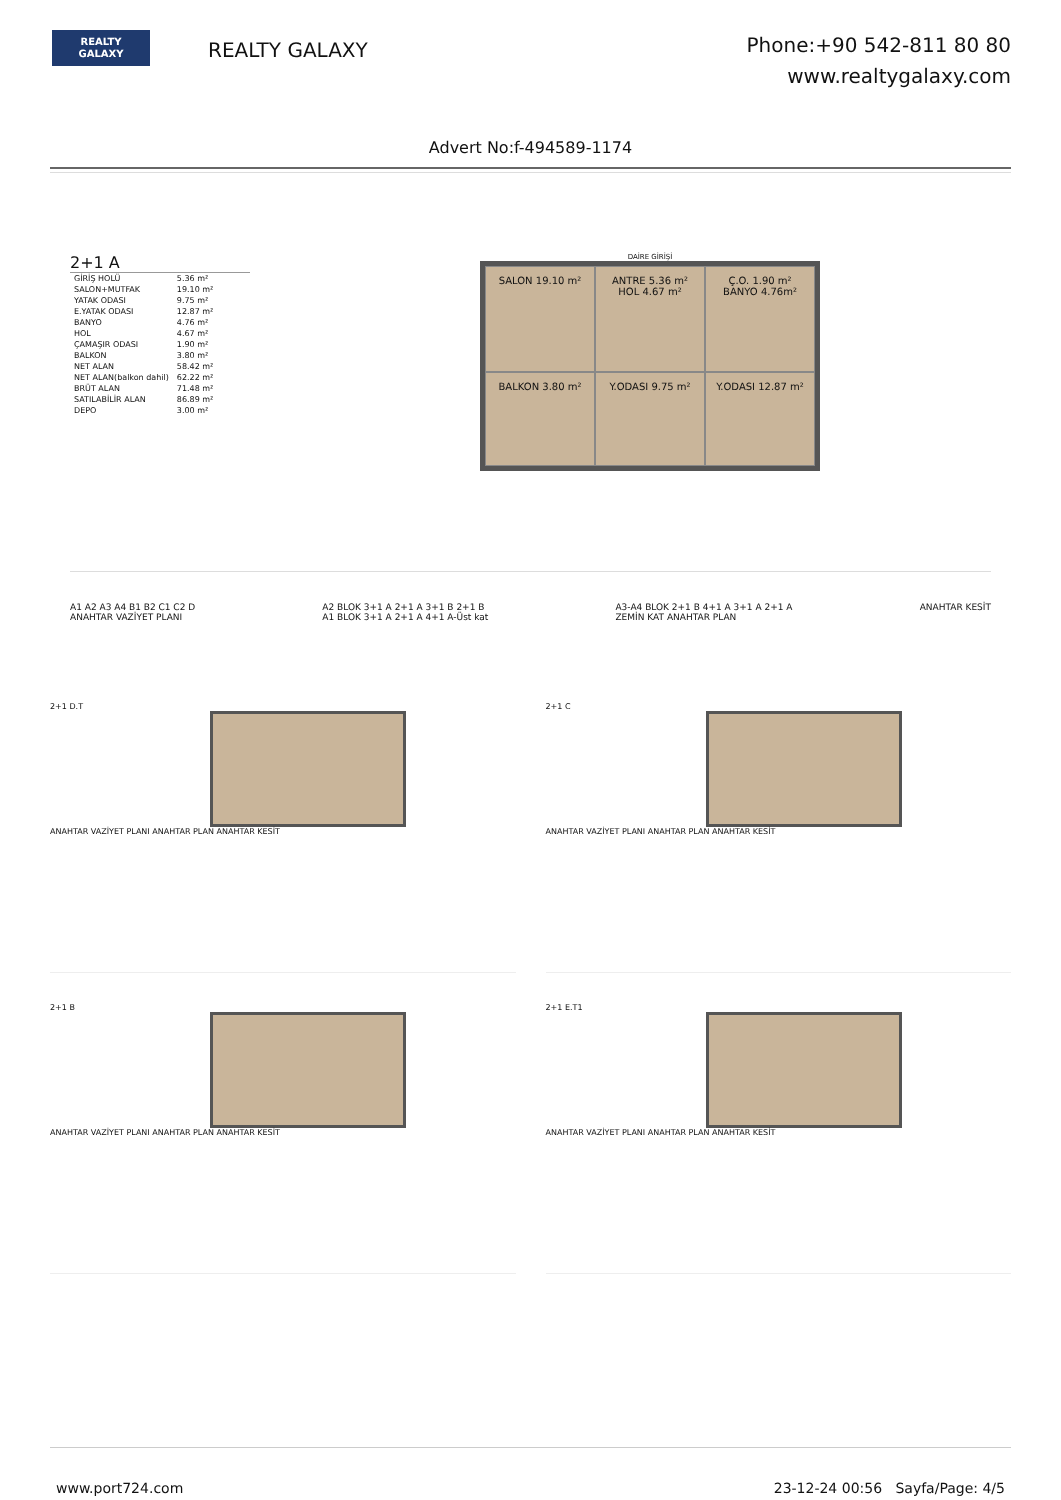REALTY
GALAXY
REALTY GALAXY
Phone:+90 542-811 80 80
www.realtygalaxy.com
Advert No:f-494589-1174
2+1 A
| GİRİŞ HOLÜ | 5.36 m² |
| SALON+MUTFAK | 19.10 m² |
| YATAK ODASI | 9.75 m² |
| E.YATAK ODASI | 12.87 m² |
| BANYO | 4.76 m² |
| HOL | 4.67 m² |
| ÇAMAŞIR ODASI | 1.90 m² |
| BALKON | 3.80 m² |
| NET ALAN | 58.42 m² |
| NET ALAN(balkon dahil) | 62.22 m² |
| BRÜT ALAN | 71.48 m² |
| SATILABİLİR ALAN | 86.89 m² |
| DEPO | 3.00 m² |
DAİRE GİRİŞİ
SALON 19.10 m²
ANTRE 5.36 m² HOL 4.67 m²
Ç.O. 1.90 m² BANYO 4.76m²
BALKON 3.80 m²
Y.ODASI 9.75 m²
Y.ODASI 12.87 m²
A1 A2 A3 A4 B1 B2 C1 C2 D
ANAHTAR VAZİYET PLANI
A2 BLOK 3+1 A 2+1 A 3+1 B 2+1 B
A1 BLOK 3+1 A 2+1 A 4+1 A-Üst kat
A3-A4 BLOK 2+1 B 4+1 A 3+1 A 2+1 A
ZEMİN KAT ANAHTAR PLAN
ANAHTAR KESİT
2+1 D.T
ANAHTAR VAZİYET PLANI ANAHTAR PLAN ANAHTAR KESİT
2+1 C
ANAHTAR VAZİYET PLANI ANAHTAR PLAN ANAHTAR KESİT
2+1 B
ANAHTAR VAZİYET PLANI ANAHTAR PLAN ANAHTAR KESİT
2+1 E.T1
ANAHTAR VAZİYET PLANI ANAHTAR PLAN ANAHTAR KESİT
www.port724.com 23-12-24 00:56 Sayfa/Page: 4/5